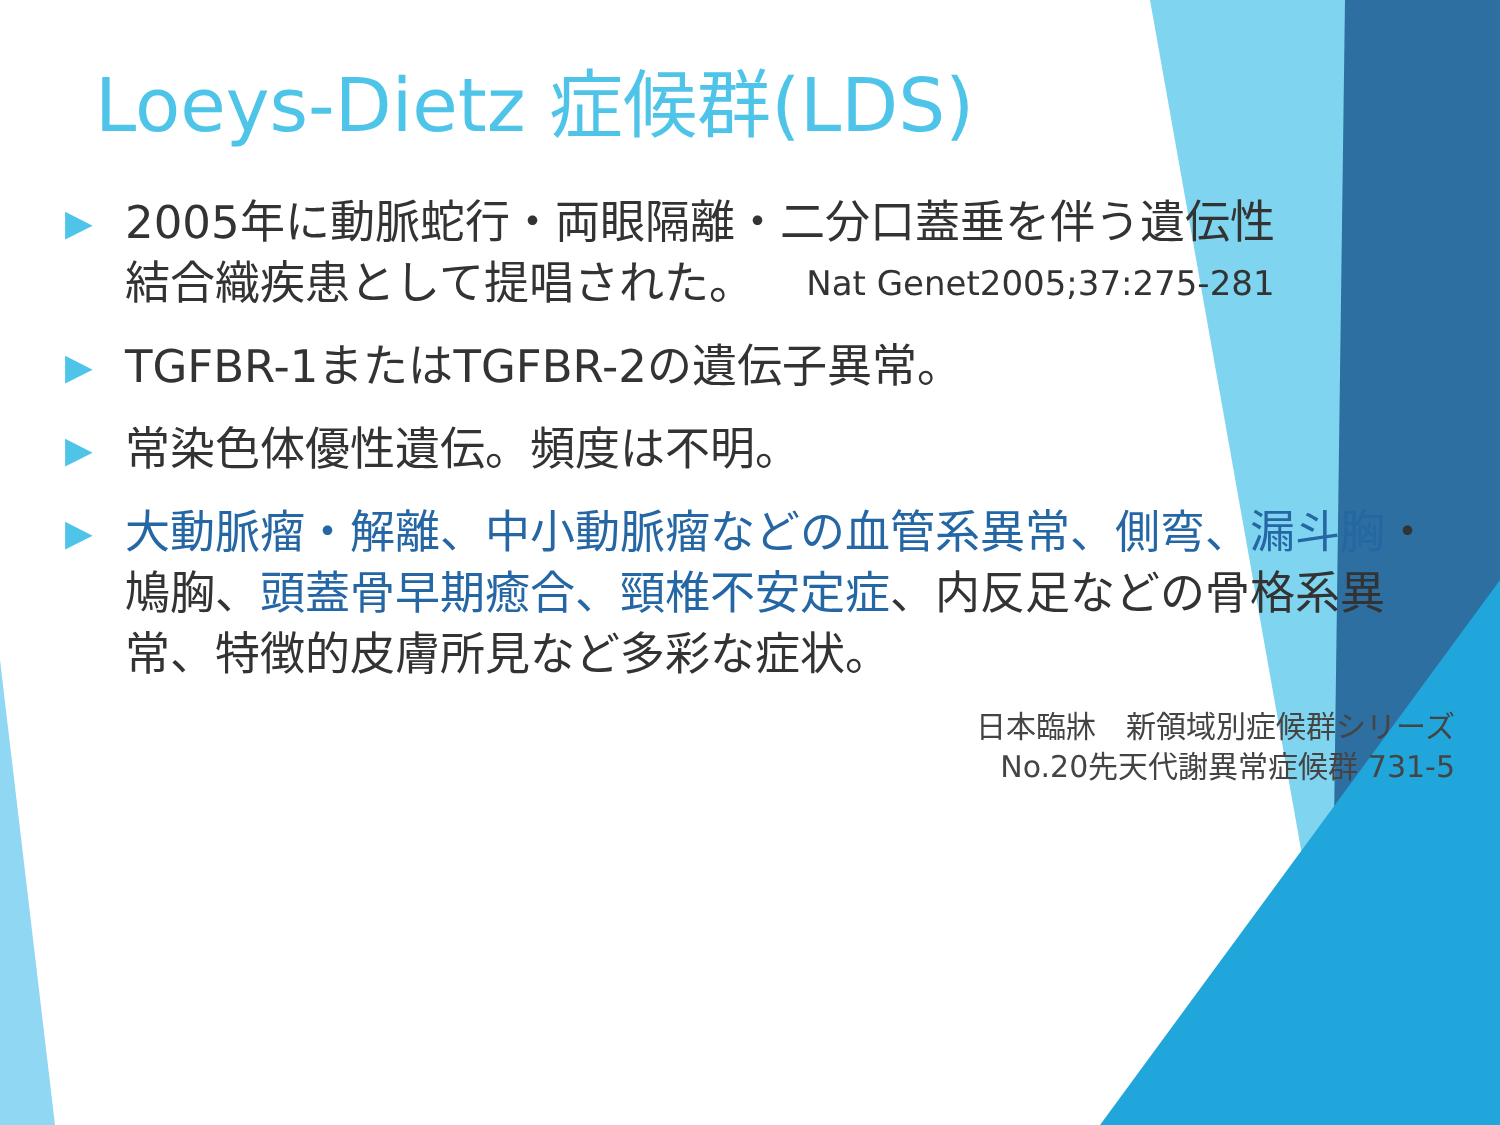Loeys-Dietz 症候群(LDS)
▶
2005年に動脈蛇行・両眼隔離・二分口蓋垂を伴う遺伝性
結合織疾患として提唱された。 Nat Genet2005;37:275-281
▶
TGFBR-1またはTGFBR-2の遺伝子異常。
▶
常染色体優性遺伝。頻度は不明。
▶
大動脈瘤・解離、中小動脈瘤などの血管系異常、側弯、漏斗胸・鳩胸、頭蓋骨早期癒合、頸椎不安定症、内反足などの骨格系異常、特徴的皮膚所見など多彩な症状。
日本臨牀　新領域別症候群シリーズ
No.20先天代謝異常症候群 731-5